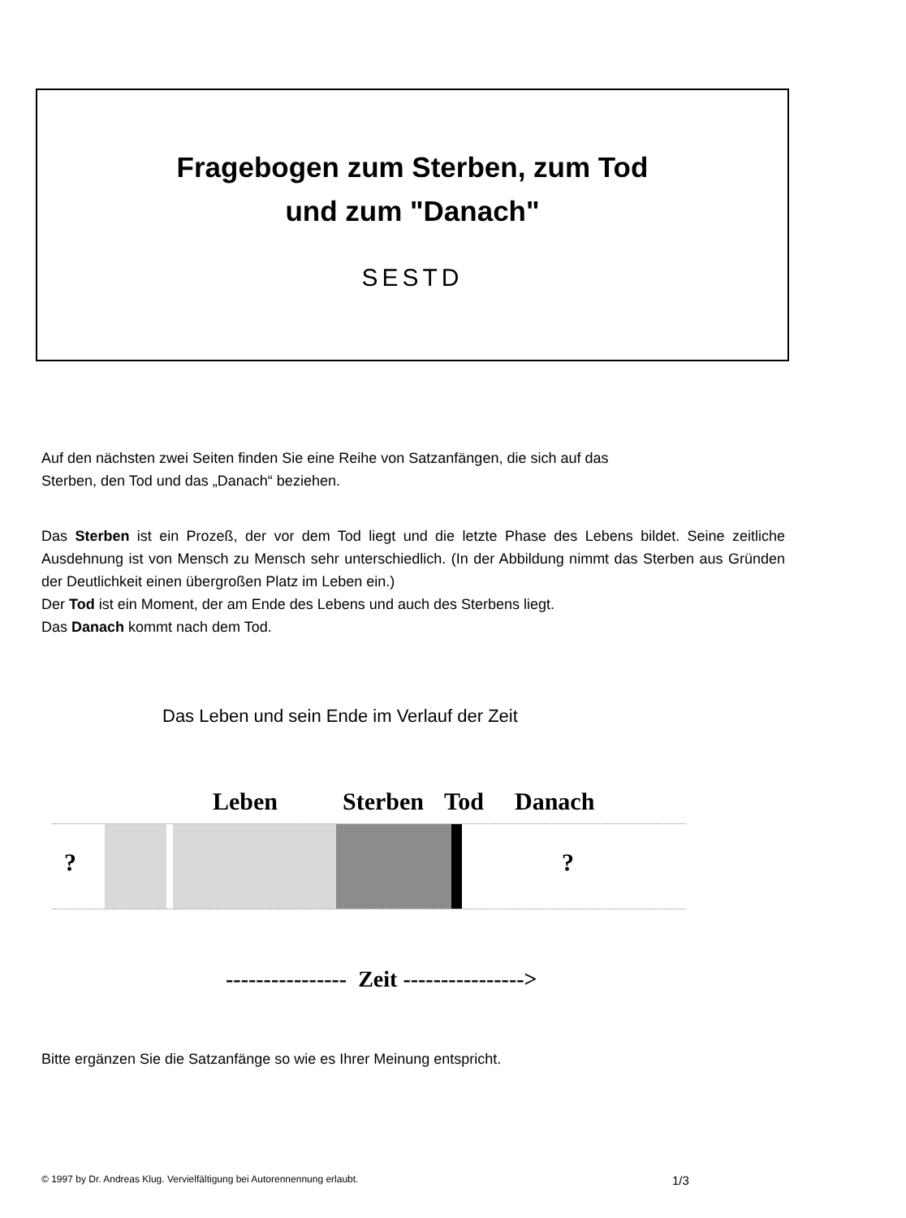Fragebogen zum Sterben, zum Tod
und zum "Danach"
SESTD
Auf den nächsten zwei Seiten finden Sie eine Reihe von Satzanfängen, die sich auf das
Sterben, den Tod und das „Danach“ beziehen.
Das Sterben ist ein Prozeß, der vor dem Tod liegt und die letzte Phase des Lebens bildet. Seine zeitliche Ausdehnung ist von Mensch zu Mensch sehr unterschiedlich. (In der Abbildung nimmt das Sterben aus Gründen der Deutlichkeit einen übergroßen Platz im Leben ein.)
Der Tod ist ein Moment, der am Ende des Lebens und auch des Sterbens liegt.
Das Danach kommt nach dem Tod.
Das Leben und sein Ende im Verlauf der Zeit
Leben Sterben Tod Danach
? ?
---------------- Zeit ---------------->
Bitte ergänzen Sie die Satzanfänge so wie es Ihrer Meinung entspricht.
© 1997 by Dr. Andreas Klug. Vervielfältigung bei Autorennennung erlaubt. 1/3